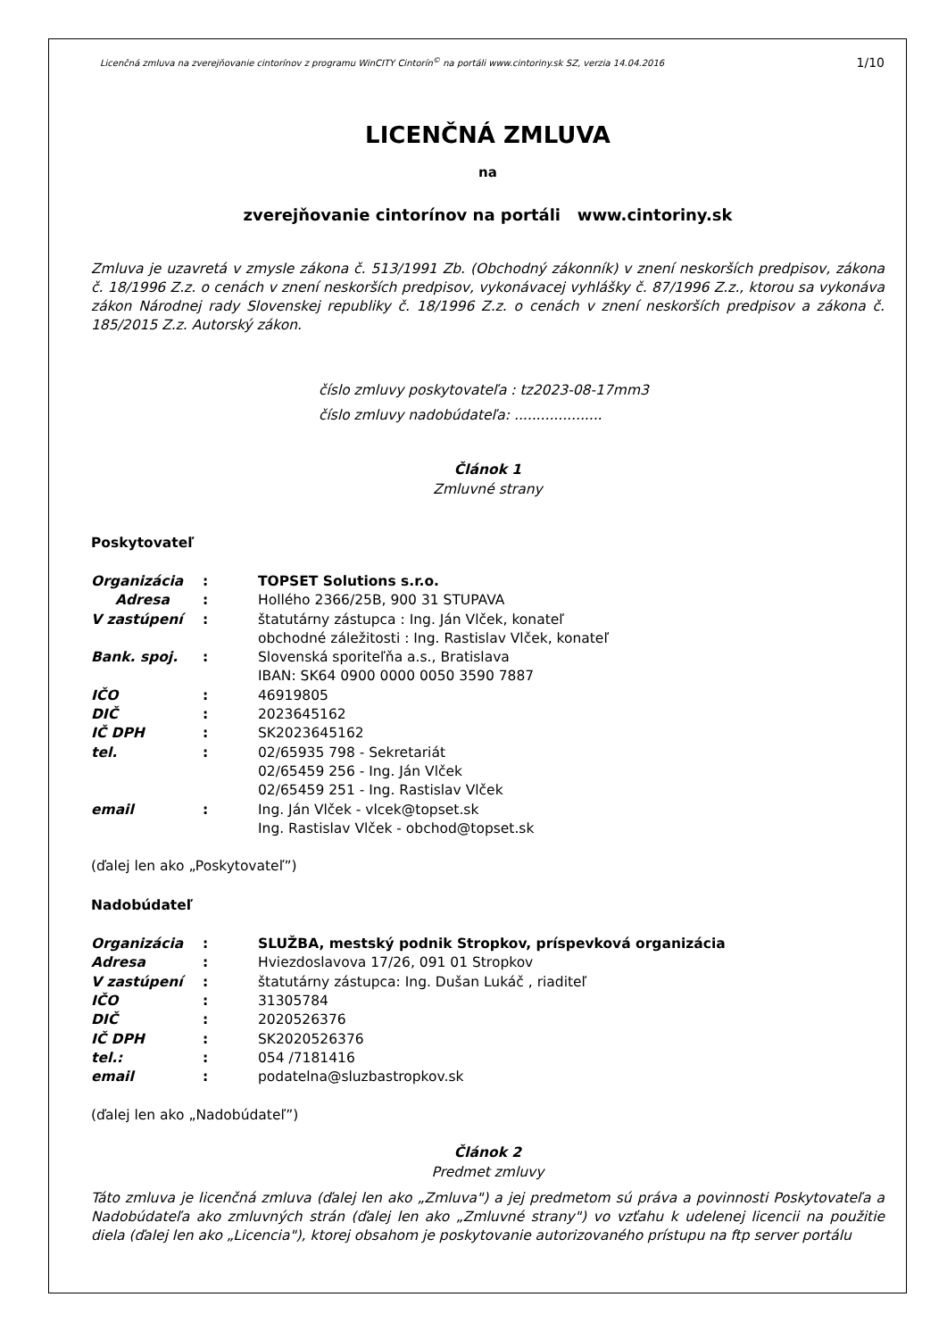Licenčná zmluva na zverejňovanie cintorínov z programu WinCITY Cintorín<sup>©</sup> na portáli www.cintoriny.sk SZ, verzia 14.04.2016 1/10
LICENČNÁ ZMLUVA
na
zverejňovanie cintorínov na portáli www.cintoriny.sk
Zmluva je uzavretá v zmysle zákona č. 513/1991 Zb. (Obchodný zákonník) v znení neskorších predpisov, zákona č. 18/1996 Z.z. o cenách v znení neskorších predpisov, vykonávacej vyhlášky č. 87/1996 Z.z., ktorou sa vykonáva zákon Národnej rady Slovenskej republiky č. 18/1996 Z.z. o cenách v znení neskorších predpisov a zákona č. 185/2015 Z.z. Autorský zákon.
číslo zmluvy poskytovateľa : tz2023-08-17mm3
číslo zmluvy nadobúdateľa: ....................
Článok 1
Zmluvné strany
Poskytovateľ
| Organizácia | : | TOPSET Solutions s.r.o. |
| Adresa | : | Hollého 2366/25B, 900 31 STUPAVA |
| V zastúpení | : | štatutárny zástupca : Ing. Ján Vlček, konateľ obchodné záležitosti : Ing. Rastislav Vlček, konateľ |
| Bank. spoj. | : | Slovenská sporiteľňa a.s., Bratislava IBAN: SK64 0900 0000 0050 3590 7887 |
| IČO | : | 46919805 |
| DIČ | : | 2023645162 |
| IČ DPH | : | SK2023645162 |
| tel. | : | 02/65935 798 - Sekretariát 02/65459 256 - Ing. Ján Vlček 02/65459 251 - Ing. Rastislav Vlček |
| email | : | Ing. Ján Vlček - vlcek@topset.sk Ing. Rastislav Vlček - obchod@topset.sk |
(ďalej len ako „Poskytovateľ”)
Nadobúdateľ
| Organizácia | : | SLUŽBA, mestský podnik Stropkov, príspevková organizácia |
| Adresa | : | Hviezdoslavova 17/26, 091 01 Stropkov |
| V zastúpení | : | štatutárny zástupca: Ing. Dušan Lukáč , riaditeľ |
| IČO | : | 31305784 |
| DIČ | : | 2020526376 |
| IČ DPH | : | SK2020526376 |
| tel.: | : | 054 /7181416 |
| email | : | podatelna@sluzbastropkov.sk |
(ďalej len ako „Nadobúdateľ”)
Článok 2
Predmet zmluvy
Táto zmluva je licenčná zmluva (ďalej len ako „Zmluva") a jej predmetom sú práva a povinnosti Poskytovateľa a Nadobúdateľa ako zmluvných strán (ďalej len ako „Zmluvné strany") vo vzťahu k udelenej licencii na použitie diela (ďalej len ako „Licencia"), ktorej obsahom je poskytovanie autorizovaného prístupu na ftp server portálu